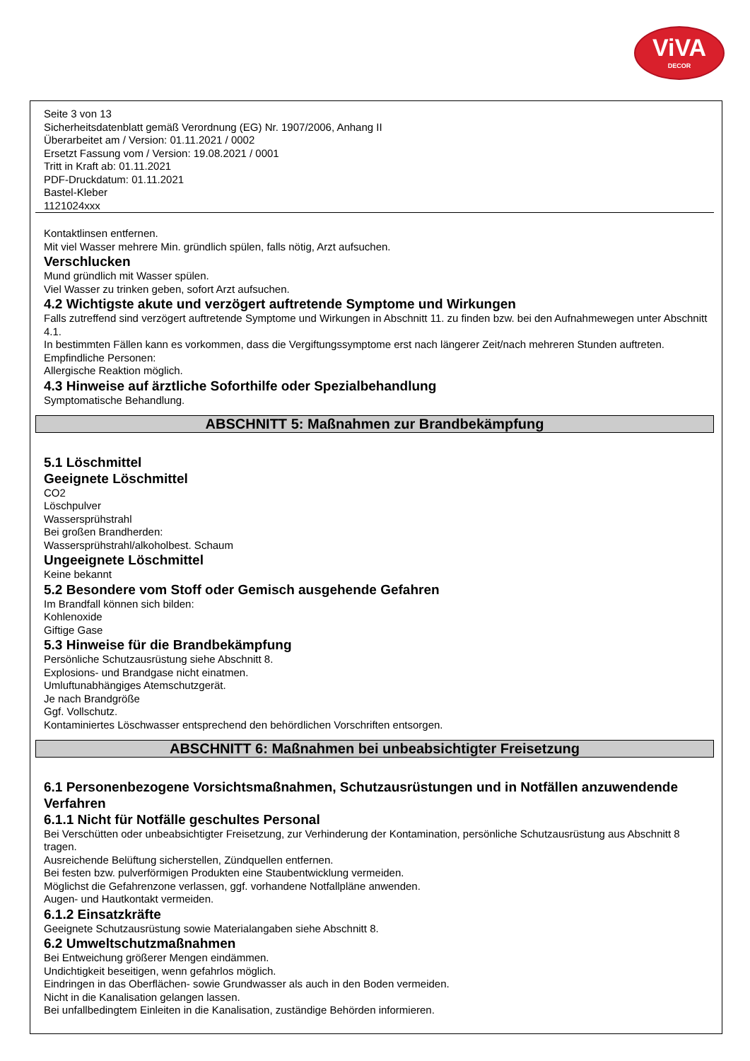ViVA
DECOR
Seite 3 von 13
Sicherheitsdatenblatt gemäß Verordnung (EG) Nr. 1907/2006, Anhang II
Überarbeitet am / Version: 01.11.2021 / 0002
Ersetzt Fassung vom / Version: 19.08.2021 / 0001
Tritt in Kraft ab: 01.11.2021
PDF-Druckdatum: 01.11.2021
Bastel-Kleber
1121024xxx
Kontaktlinsen entfernen.
Mit viel Wasser mehrere Min. gründlich spülen, falls nötig, Arzt aufsuchen.
Verschlucken
Mund gründlich mit Wasser spülen.
Viel Wasser zu trinken geben, sofort Arzt aufsuchen.
4.2 Wichtigste akute und verzögert auftretende Symptome und Wirkungen
Falls zutreffend sind verzögert auftretende Symptome und Wirkungen in Abschnitt 11. zu finden bzw. bei den Aufnahmewegen unter Abschnitt 4.1.
In bestimmten Fällen kann es vorkommen, dass die Vergiftungssymptome erst nach längerer Zeit/nach mehreren Stunden auftreten.
Empfindliche Personen:
Allergische Reaktion möglich.
4.3 Hinweise auf ärztliche Soforthilfe oder Spezialbehandlung
Symptomatische Behandlung.
ABSCHNITT 5: Maßnahmen zur Brandbekämpfung
5.1 Löschmittel
Geeignete Löschmittel
CO2
Löschpulver
Wassersprühstrahl
Bei großen Brandherden:
Wassersprühstrahl/alkoholbest. Schaum
Ungeeignete Löschmittel
Keine bekannt
5.2 Besondere vom Stoff oder Gemisch ausgehende Gefahren
Im Brandfall können sich bilden:
Kohlenoxide
Giftige Gase
5.3 Hinweise für die Brandbekämpfung
Persönliche Schutzausrüstung siehe Abschnitt 8.
Explosions- und Brandgase nicht einatmen.
Umluftunabhängiges Atemschutzgerät.
Je nach Brandgröße
Ggf. Vollschutz.
Kontaminiertes Löschwasser entsprechend den behördlichen Vorschriften entsorgen.
ABSCHNITT 6: Maßnahmen bei unbeabsichtigter Freisetzung
6.1 Personenbezogene Vorsichtsmaßnahmen, Schutzausrüstungen und in Notfällen anzuwendende Verfahren
6.1.1 Nicht für Notfälle geschultes Personal
Bei Verschütten oder unbeabsichtigter Freisetzung, zur Verhinderung der Kontamination, persönliche Schutzausrüstung aus Abschnitt 8 tragen.
Ausreichende Belüftung sicherstellen, Zündquellen entfernen.
Bei festen bzw. pulverförmigen Produkten eine Staubentwicklung vermeiden.
Möglichst die Gefahrenzone verlassen, ggf. vorhandene Notfallpläne anwenden.
Augen- und Hautkontakt vermeiden.
6.1.2 Einsatzkräfte
Geeignete Schutzausrüstung sowie Materialangaben siehe Abschnitt 8.
6.2 Umweltschutzmaßnahmen
Bei Entweichung größerer Mengen eindämmen.
Undichtigkeit beseitigen, wenn gefahrlos möglich.
Eindringen in das Oberflächen- sowie Grundwasser als auch in den Boden vermeiden.
Nicht in die Kanalisation gelangen lassen.
Bei unfallbedingtem Einleiten in die Kanalisation, zuständige Behörden informieren.